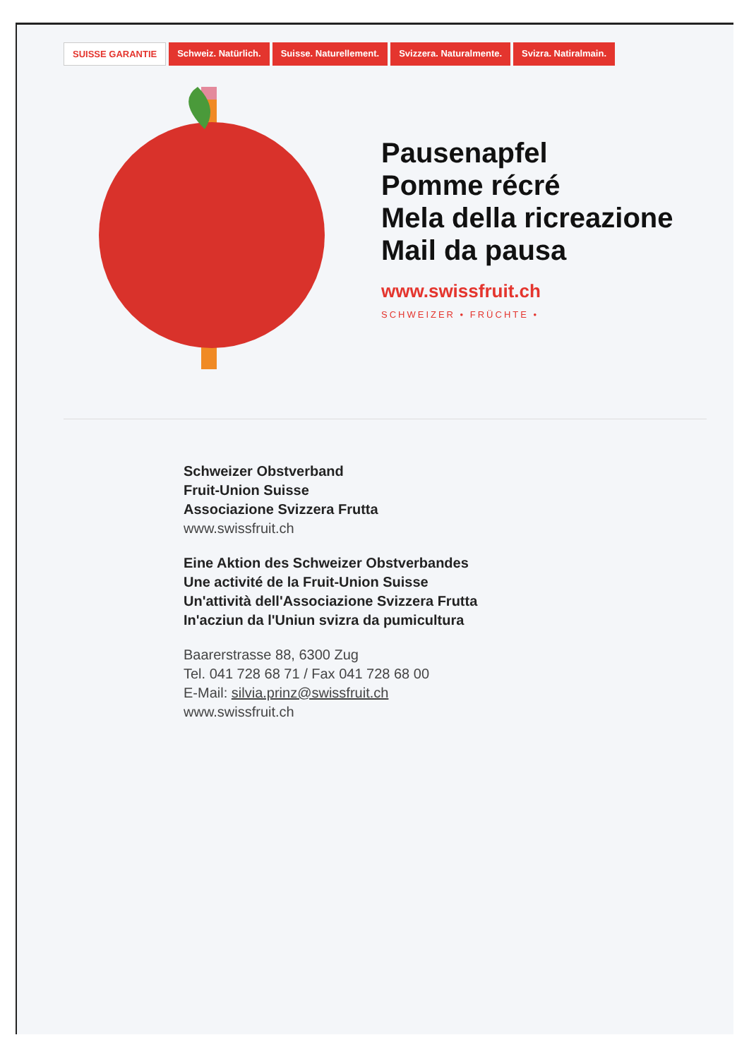SUISSE GARANTIE Schweiz. Natürlich. Suisse. Naturellement. Svizzera. Naturalmente. Svizra. Natiralmain.
Pausenapfel
Pomme récré
Mela della ricreazione
Mail da pausa
www.swissfruit.ch
SCHWEIZER • FRÜCHTE •
Schweizer Obstverband
Fruit-Union Suisse
Associazione Svizzera Frutta
www.swissfruit.ch
Eine Aktion des Schweizer Obstverbandes
Une activité de la Fruit-Union Suisse
Un'attività dell'Associazione Svizzera Frutta
In'acziun da l'Uniun svizra da pumicultura
Baarerstrasse 88, 6300 Zug
Tel. 041 728 68 71 / Fax 041 728 68 00
E-Mail: silvia.prinz@swissfruit.ch
www.swissfruit.ch